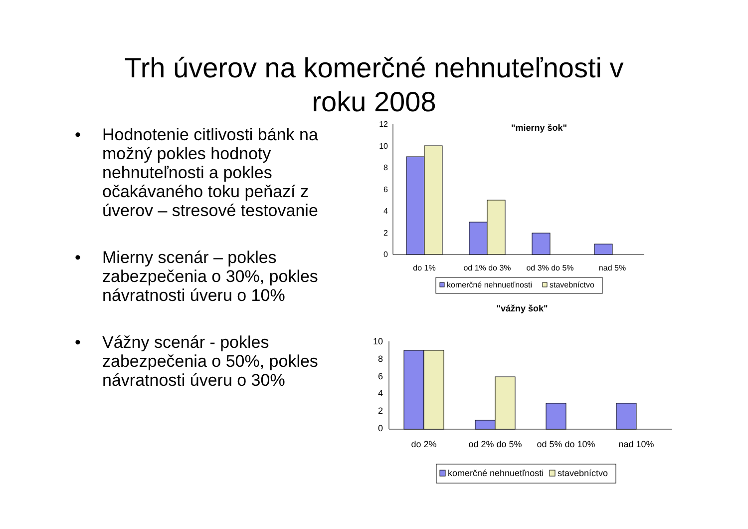Trh úverov na komerčné nehnuteľnosti v
roku 2008
• Hodnotenie citlivosti bánk na možný pokles hodnoty nehnuteľnosti a pokles očakávaného toku peňazí z úverov – stresové testovanie
• Mierny scenár – pokles zabezpečenia o 30%, pokles návratnosti úveru o 10%
• Vážny scenár - pokles zabezpečenia o 50%, pokles návratnosti úveru o 30%
"mierny šok"
12
10
8
6
4
2
0
do 1%
od 1% do 3%
od 3% do 5%
nad 5%
komerčné nehnuetľnosti
stavebníctvo
"vážny šok"
10
8
6
4
2
0
do 2%
od 2% do 5%
od 5% do 10%
nad 10%
komerčné nehnuetľnosti
stavebníctvo